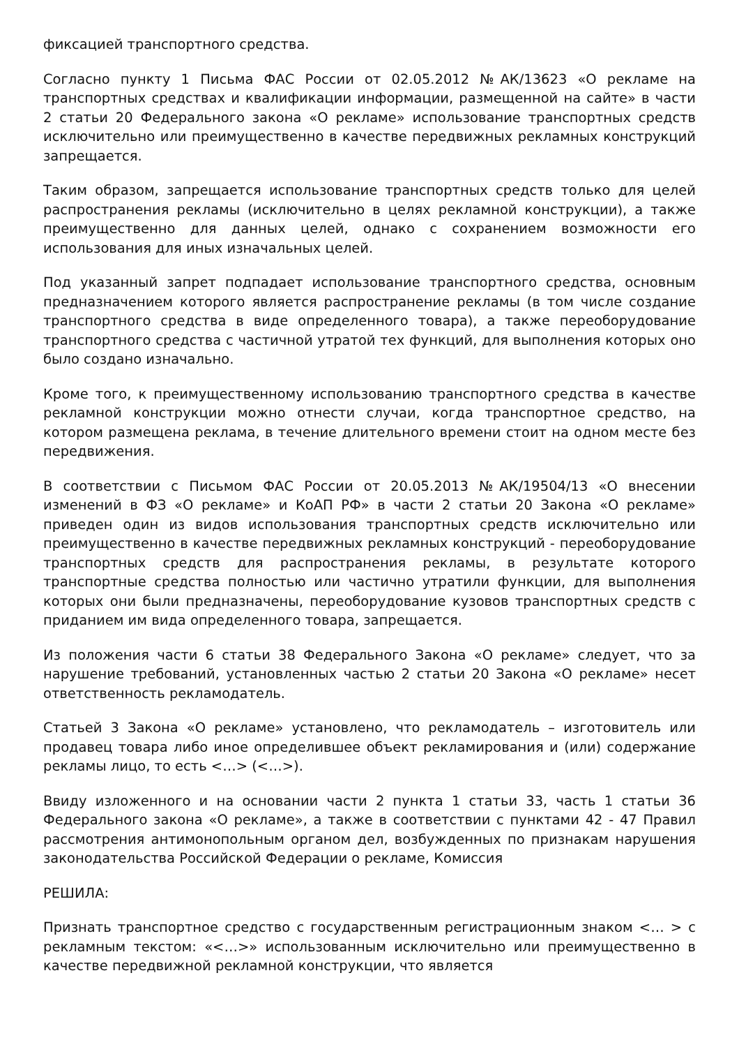фиксацией транспортного средства.
Согласно пункту 1 Письма ФАС России от 02.05.2012 №АК/13623 «О рекламе на транспортных средствах и квалификации информации, размещенной на сайте» в части 2 статьи 20 Федерального закона «О рекламе» использование транспортных средств исключительно или преимущественно в качестве передвижных рекламных конструкций запрещается.
Таким образом, запрещается использование транспортных средств только для целей распространения рекламы (исключительно в целях рекламной конструкции), а также преимущественно для данных целей, однако с сохранением возможности его использования для иных изначальных целей.
Под указанный запрет подпадает использование транспортного средства, основным предназначением которого является распространение рекламы (в том числе создание транспортного средства в виде определенного товара), а также переоборудование транспортного средства с частичной утратой тех функций, для выполнения которых оно было создано изначально.
Кроме того, к преимущественному использованию транспортного средства в качестве рекламной конструкции можно отнести случаи, когда транспортное средство, на котором размещена реклама, в течение длительного времени стоит на одном месте без передвижения.
В соответствии с Письмом ФАС России от 20.05.2013 №АК/19504/13 «О внесении изменений в ФЗ «О рекламе» и КоАП РФ» в части 2 статьи 20 Закона «О рекламе» приведен один из видов использования транспортных средств исключительно или преимущественно в качестве передвижных рекламных конструкций - переоборудование транспортных средств для распространения рекламы, в результате которого транспортные средства полностью или частично утратили функции, для выполнения которых они были предназначены, переоборудование кузовов транспортных средств с приданием им вида определенного товара, запрещается.
Из положения части 6 статьи 38 Федерального Закона «О рекламе» следует, что за нарушение требований, установленных частью 2 статьи 20 Закона «О рекламе» несет ответственность рекламодатель.
Статьей 3 Закона «О рекламе» установлено, что рекламодатель – изготовитель или продавец товара либо иное определившее объект рекламирования и (или) содержание рекламы лицо, то есть <…> (<…>).
Ввиду изложенного и на основании части 2 пункта 1 статьи 33, часть 1 статьи 36 Федерального закона «О рекламе», а также в соответствии с пунктами 42 - 47 Правил рассмотрения антимонопольным органом дел, возбужденных по признакам нарушения законодательства Российской Федерации о рекламе, Комиссия
РЕШИЛА:
Признать транспортное средство с государственным регистрационным знаком <… > с рекламным текстом: «<…>» использованным исключительно или преимущественно в качестве передвижной рекламной конструкции, что является